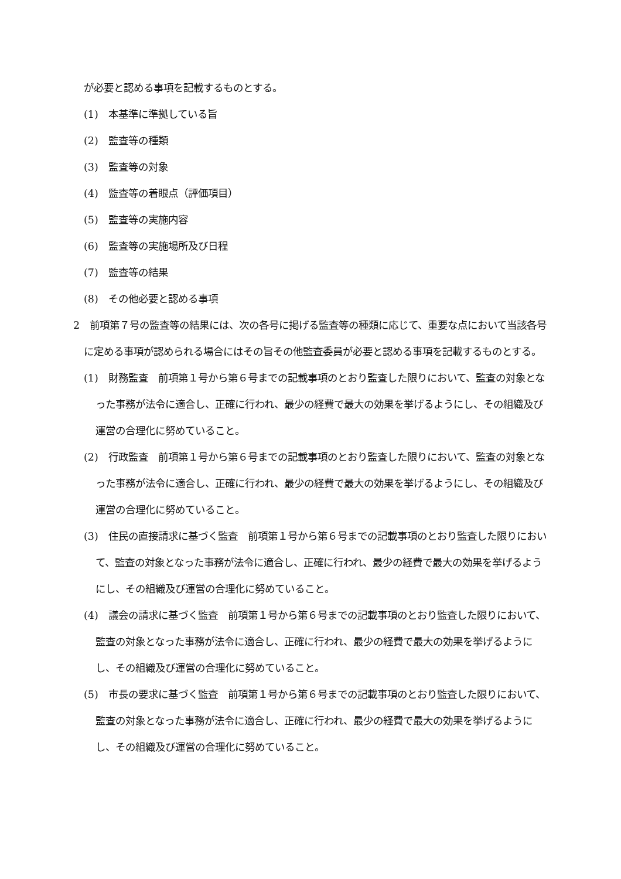が必要と認める事項を記載するものとする。
(1)　本基準に準拠している旨
(2)　監査等の種類
(3)　監査等の対象
(4)　監査等の着眼点（評価項目）
(5)　監査等の実施内容
(6)　監査等の実施場所及び日程
(7)　監査等の結果
(8)　その他必要と認める事項
2　前項第７号の監査等の結果には、次の各号に掲げる監査等の種類に応じて、重要な点において当該各号に定める事項が認められる場合にはその旨その他監査委員が必要と認める事項を記載するものとする。
(1)　財務監査　前項第１号から第６号までの記載事項のとおり監査した限りにおいて、監査の対象となった事務が法令に適合し、正確に行われ、最少の経費で最大の効果を挙げるようにし、その組織及び運営の合理化に努めていること。
(2)　行政監査　前項第１号から第６号までの記載事項のとおり監査した限りにおいて、監査の対象となった事務が法令に適合し、正確に行われ、最少の経費で最大の効果を挙げるようにし、その組織及び運営の合理化に努めていること。
(3)　住民の直接請求に基づく監査　前項第１号から第６号までの記載事項のとおり監査した限りにおいて、監査の対象となった事務が法令に適合し、正確に行われ、最少の経費で最大の効果を挙げるようにし、その組織及び運営の合理化に努めていること。
(4)　議会の請求に基づく監査　前項第１号から第６号までの記載事項のとおり監査した限りにおいて、監査の対象となった事務が法令に適合し、正確に行われ、最少の経費で最大の効果を挙げるようにし、その組織及び運営の合理化に努めていること。
(5)　市長の要求に基づく監査　前項第１号から第６号までの記載事項のとおり監査した限りにおいて、監査の対象となった事務が法令に適合し、正確に行われ、最少の経費で最大の効果を挙げるようにし、その組織及び運営の合理化に努めていること。